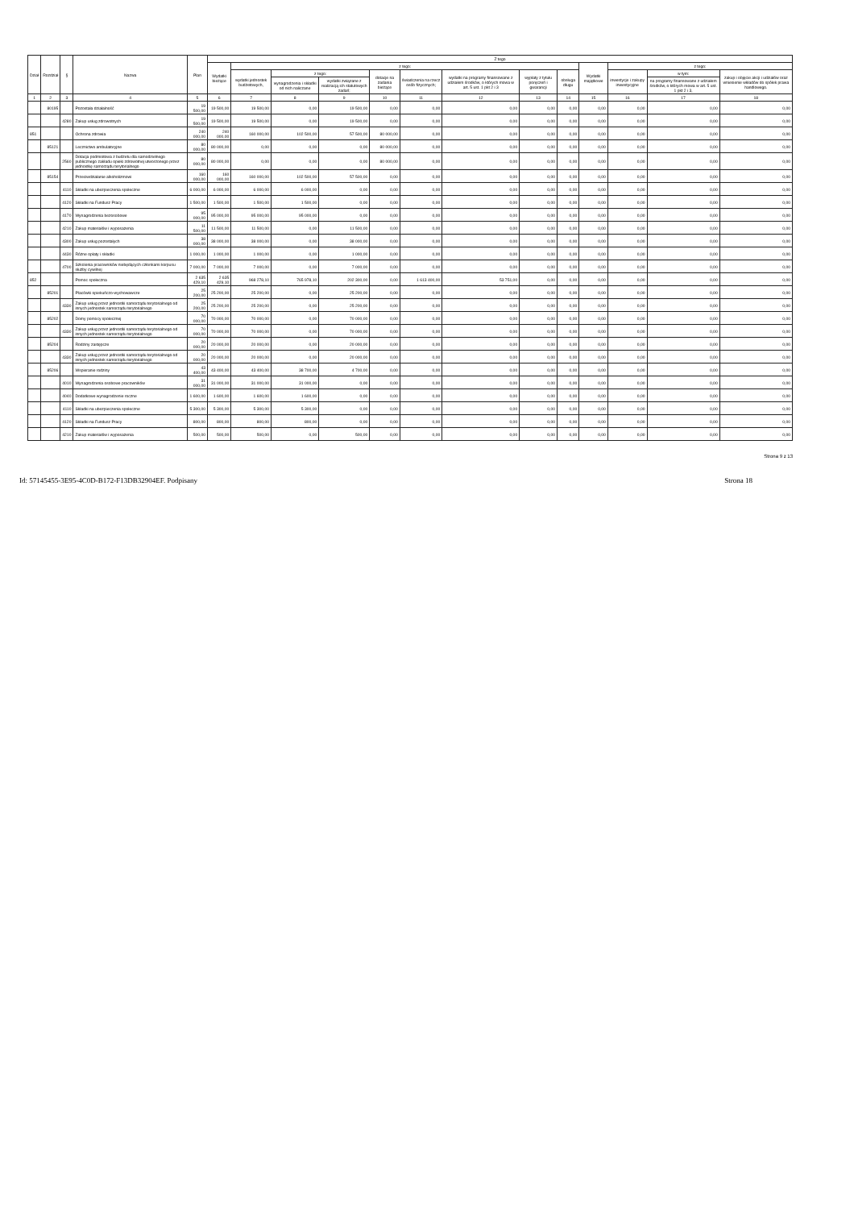| Dział | Rozdział | § | Nazwa | Plan | Z tego | | | | | | | | | | | | |
| --- | --- | --- | --- | --- | --- | --- | --- | --- | --- | --- | --- | --- | --- | --- | --- | --- | --- |
| | | | | | Wydatki bieżące | z tego: | | | | | | | | Wydatki majątkowe | z tego: | | |
| | | | | | | wydatki jednostek budżetowych, | z tego: | | dotacje na zadania bieżące | świadczenia na rzecz osób fizycznych; | wydatki na programy finansowane z udziałem środków, o których mowa w art. 5 ust. 1 pkt 2 i 3 | wypłaty z tytułu poręczeń i gwarancji | obsługa długu | | inwestycje i zakupy inwestycyjne | w tym: | zakup i objęcie akcji i udziałów oraz wniesienie wkładów do spółek prawa handlowego. |
| | | | | | | | wynagrodzenia i składki od nich naliczane | wydatki związane z realizacją ich statutowych zadań; | | | | | | | | na programy finansowane z udziałem środków, o których mowa w art. 5 ust. 1 pkt 2 i 3, | |
| 1 | 2 | 3 | 4 | 5 | 6 | 7 | 8 | 9 | 10 | 11 | 12 | 13 | 14 | 15 | 16 | 17 | 18 |
| | 80195 | | Pozostała działalność | 19 500,00 | 19 500,00 | 19 500,00 | 0,00 | 19 500,00 | 0,00 | 0,00 | 0,00 | 0,00 | 0,00 | 0,00 | 0,00 | 0,00 | 0,00 |
| | | 4280 | Zakup usług zdrowotnych | 19 500,00 | 19 500,00 | 19 500,00 | 0,00 | 19 500,00 | 0,00 | 0,00 | 0,00 | 0,00 | 0,00 | 0,00 | 0,00 | 0,00 | 0,00 |
| 851 | | | Ochrona zdrowia | 240 000,00 | 240 000,00 | 160 000,00 | 102 500,00 | 57 500,00 | 80 000,00 | 0,00 | 0,00 | 0,00 | 0,00 | 0,00 | 0,00 | 0,00 | 0,00 |
| | 85121 | | Lecznictwo ambulatoryjne | 80 000,00 | 80 000,00 | 0,00 | 0,00 | 0,00 | 80 000,00 | 0,00 | 0,00 | 0,00 | 0,00 | 0,00 | 0,00 | 0,00 | 0,00 |
| | | 2560 | Dotacja podmiotowa z budżetu dla samodzielnego publicznego zakładu opieki zdrowotnej utworzonego przez jednostkę samorządu terytorialnego | 80 000,00 | 80 000,00 | 0,00 | 0,00 | 0,00 | 80 000,00 | 0,00 | 0,00 | 0,00 | 0,00 | 0,00 | 0,00 | 0,00 | 0,00 |
| | 85154 | | Przeciwdziałanie alkoholizmowi | 160 000,00 | 160 000,00 | 160 000,00 | 102 500,00 | 57 500,00 | 0,00 | 0,00 | 0,00 | 0,00 | 0,00 | 0,00 | 0,00 | 0,00 | 0,00 |
| | | 4110 | Składki na ubezpieczenia społeczne | 6 000,00 | 6 000,00 | 6 000,00 | 6 000,00 | 0,00 | 0,00 | 0,00 | 0,00 | 0,00 | 0,00 | 0,00 | 0,00 | 0,00 | 0,00 |
| | | 4120 | Składki na Fundusz Pracy | 1 500,00 | 1 500,00 | 1 500,00 | 1 500,00 | 0,00 | 0,00 | 0,00 | 0,00 | 0,00 | 0,00 | 0,00 | 0,00 | 0,00 | 0,00 |
| | | 4170 | Wynagrodzenia bezosobowe | 95 000,00 | 95 000,00 | 95 000,00 | 95 000,00 | 0,00 | 0,00 | 0,00 | 0,00 | 0,00 | 0,00 | 0,00 | 0,00 | 0,00 | 0,00 |
| | | 4210 | Zakup materiałów i wyposażenia | 11 500,00 | 11 500,00 | 11 500,00 | 0,00 | 11 500,00 | 0,00 | 0,00 | 0,00 | 0,00 | 0,00 | 0,00 | 0,00 | 0,00 | 0,00 |
| | | 4300 | Zakup usług pozostałych | 38 000,00 | 38 000,00 | 38 000,00 | 0,00 | 38 000,00 | 0,00 | 0,00 | 0,00 | 0,00 | 0,00 | 0,00 | 0,00 | 0,00 | 0,00 |
| | | 4430 | Różne opłaty i składki | 1 000,00 | 1 000,00 | 1 000,00 | 0,00 | 1 000,00 | 0,00 | 0,00 | 0,00 | 0,00 | 0,00 | 0,00 | 0,00 | 0,00 | 0,00 |
| | | 4700 | Szkolenia pracowników niebędących członkami korpusu służby cywilnej | 7 000,00 | 7 000,00 | 7 000,00 | 0,00 | 7 000,00 | 0,00 | 0,00 | 0,00 | 0,00 | 0,00 | 0,00 | 0,00 | 0,00 | 0,00 |
| 852 | | | Pomoc społeczna | 2 635 429,10 | 2 635 429,10 | 968 278,10 | 765 978,10 | 202 300,00 | 0,00 | 1 613 400,00 | 53 751,00 | 0,00 | 0,00 | 0,00 | 0,00 | 0,00 | 0,00 |
| | 85201 | | Placówki opiekuńczo-wychowawcze | 25 200,00 | 25 200,00 | 25 200,00 | 0,00 | 25 200,00 | 0,00 | 0,00 | 0,00 | 0,00 | 0,00 | 0,00 | 0,00 | 0,00 | 0,00 |
| | | 4330 | Zakup usług przez jednostki samorządu terytorialnego od innych jednostek samorządu terytorialnego | 25 200,00 | 25 200,00 | 25 200,00 | 0,00 | 25 200,00 | 0,00 | 0,00 | 0,00 | 0,00 | 0,00 | 0,00 | 0,00 | 0,00 | 0,00 |
| | 85202 | | Domy pomocy społecznej | 70 000,00 | 70 000,00 | 70 000,00 | 0,00 | 70 000,00 | 0,00 | 0,00 | 0,00 | 0,00 | 0,00 | 0,00 | 0,00 | 0,00 | 0,00 |
| | | 4330 | Zakup usług przez jednostki samorządu terytorialnego od innych jednostek samorządu terytorialnego | 70 000,00 | 70 000,00 | 70 000,00 | 0,00 | 70 000,00 | 0,00 | 0,00 | 0,00 | 0,00 | 0,00 | 0,00 | 0,00 | 0,00 | 0,00 |
| | 85204 | | Rodziny zastępcze | 20 000,00 | 20 000,00 | 20 000,00 | 0,00 | 20 000,00 | 0,00 | 0,00 | 0,00 | 0,00 | 0,00 | 0,00 | 0,00 | 0,00 | 0,00 |
| | | 4330 | Zakup usług przez jednostki samorządu terytorialnego od innych jednostek samorządu terytorialnego | 20 000,00 | 20 000,00 | 20 000,00 | 0,00 | 20 000,00 | 0,00 | 0,00 | 0,00 | 0,00 | 0,00 | 0,00 | 0,00 | 0,00 | 0,00 |
| | 85206 | | Wspieranie rodziny | 43 400,00 | 43 400,00 | 43 400,00 | 38 700,00 | 4 700,00 | 0,00 | 0,00 | 0,00 | 0,00 | 0,00 | 0,00 | 0,00 | 0,00 | 0,00 |
| | | 4010 | Wynagrodzenia osobowe pracowników | 31 000,00 | 31 000,00 | 31 000,00 | 31 000,00 | 0,00 | 0,00 | 0,00 | 0,00 | 0,00 | 0,00 | 0,00 | 0,00 | 0,00 | 0,00 |
| | | 4040 | Dodatkowe wynagrodzenie roczne | 1 600,00 | 1 600,00 | 1 600,00 | 1 600,00 | 0,00 | 0,00 | 0,00 | 0,00 | 0,00 | 0,00 | 0,00 | 0,00 | 0,00 | 0,00 |
| | | 4110 | Składki na ubezpieczenia społeczne | 5 300,00 | 5 300,00 | 5 300,00 | 5 300,00 | 0,00 | 0,00 | 0,00 | 0,00 | 0,00 | 0,00 | 0,00 | 0,00 | 0,00 | 0,00 |
| | | 4120 | Składki na Fundusz Pracy | 800,00 | 800,00 | 800,00 | 800,00 | 0,00 | 0,00 | 0,00 | 0,00 | 0,00 | 0,00 | 0,00 | 0,00 | 0,00 | 0,00 |
| | | 4210 | Zakup materiałów i wyposażenia | 500,00 | 500,00 | 500,00 | 0,00 | 500,00 | 0,00 | 0,00 | 0,00 | 0,00 | 0,00 | 0,00 | 0,00 | 0,00 | 0,00 |
Strona 9 z 13
Id: 57145455-3E95-4C0D-B172-F13DB32904EF. Podpisany Strona 18